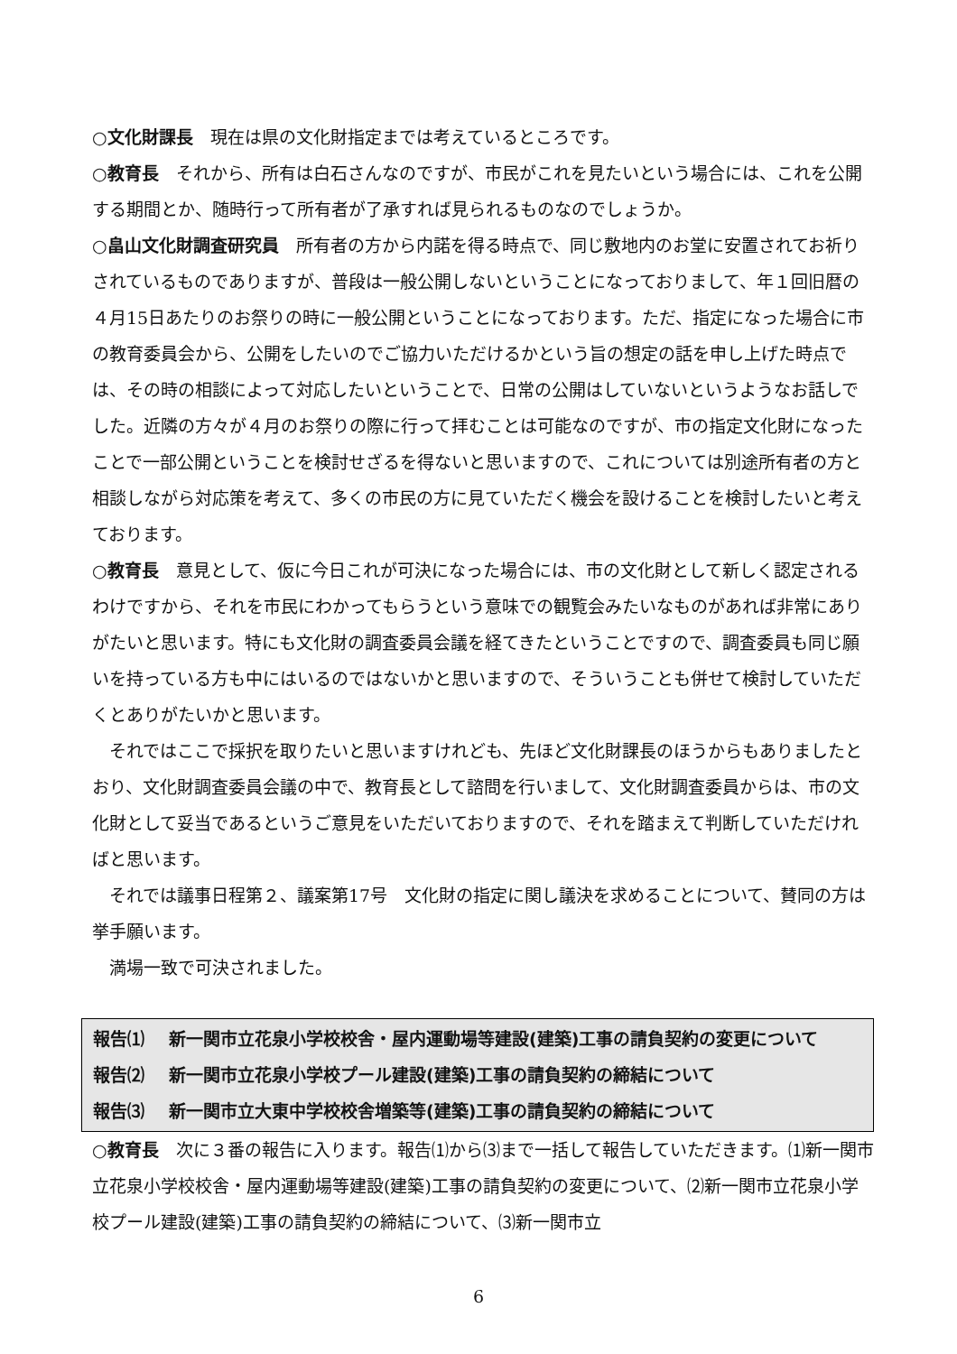○文化財課長　現在は県の文化財指定までは考えているところです。
○教育長　それから、所有は白石さんなのですが、市民がこれを見たいという場合には、これを公開する期間とか、随時行って所有者が了承すれば見られるものなのでしょうか。
○畠山文化財調査研究員　所有者の方から内諾を得る時点で、同じ敷地内のお堂に安置されてお祈りされているものでありますが、普段は一般公開しないということになっておりまして、年１回旧暦の４月15日あたりのお祭りの時に一般公開ということになっております。ただ、指定になった場合に市の教育委員会から、公開をしたいのでご協力いただけるかという旨の想定の話を申し上げた時点では、その時の相談によって対応したいということで、日常の公開はしていないというようなお話しでした。近隣の方々が４月のお祭りの際に行って拝むことは可能なのですが、市の指定文化財になったことで一部公開ということを検討せざるを得ないと思いますので、これについては別途所有者の方と相談しながら対応策を考えて、多くの市民の方に見ていただく機会を設けることを検討したいと考えております。
○教育長　意見として、仮に今日これが可決になった場合には、市の文化財として新しく認定されるわけですから、それを市民にわかってもらうという意味での観覧会みたいなものがあれば非常にありがたいと思います。特にも文化財の調査委員会議を経てきたということですので、調査委員も同じ願いを持っている方も中にはいるのではないかと思いますので、そういうことも併せて検討していただくとありがたいかと思います。
それではここで採択を取りたいと思いますけれども、先ほど文化財課長のほうからもありましたとおり、文化財調査委員会議の中で、教育長として諮問を行いまして、文化財調査委員からは、市の文化財として妥当であるというご意見をいただいておりますので、それを踏まえて判断していただければと思います。
それでは議事日程第２、議案第17号　文化財の指定に関し議決を求めることについて、賛同の方は挙手願います。
満場一致で可決されました。
報告⑴ 新一関市立花泉小学校校舎・屋内運動場等建設(建築)工事の請負契約の変更について
報告⑵ 新一関市立花泉小学校プール建設(建築)工事の請負契約の締結について
報告⑶ 新一関市立大東中学校校舎増築等(建築)工事の請負契約の締結について
○教育長　次に３番の報告に入ります。報告⑴から⑶まで一括して報告していただきます。⑴新一関市立花泉小学校校舎・屋内運動場等建設(建築)工事の請負契約の変更について、⑵新一関市立花泉小学校プール建設(建築)工事の請負契約の締結について、⑶新一関市立
6